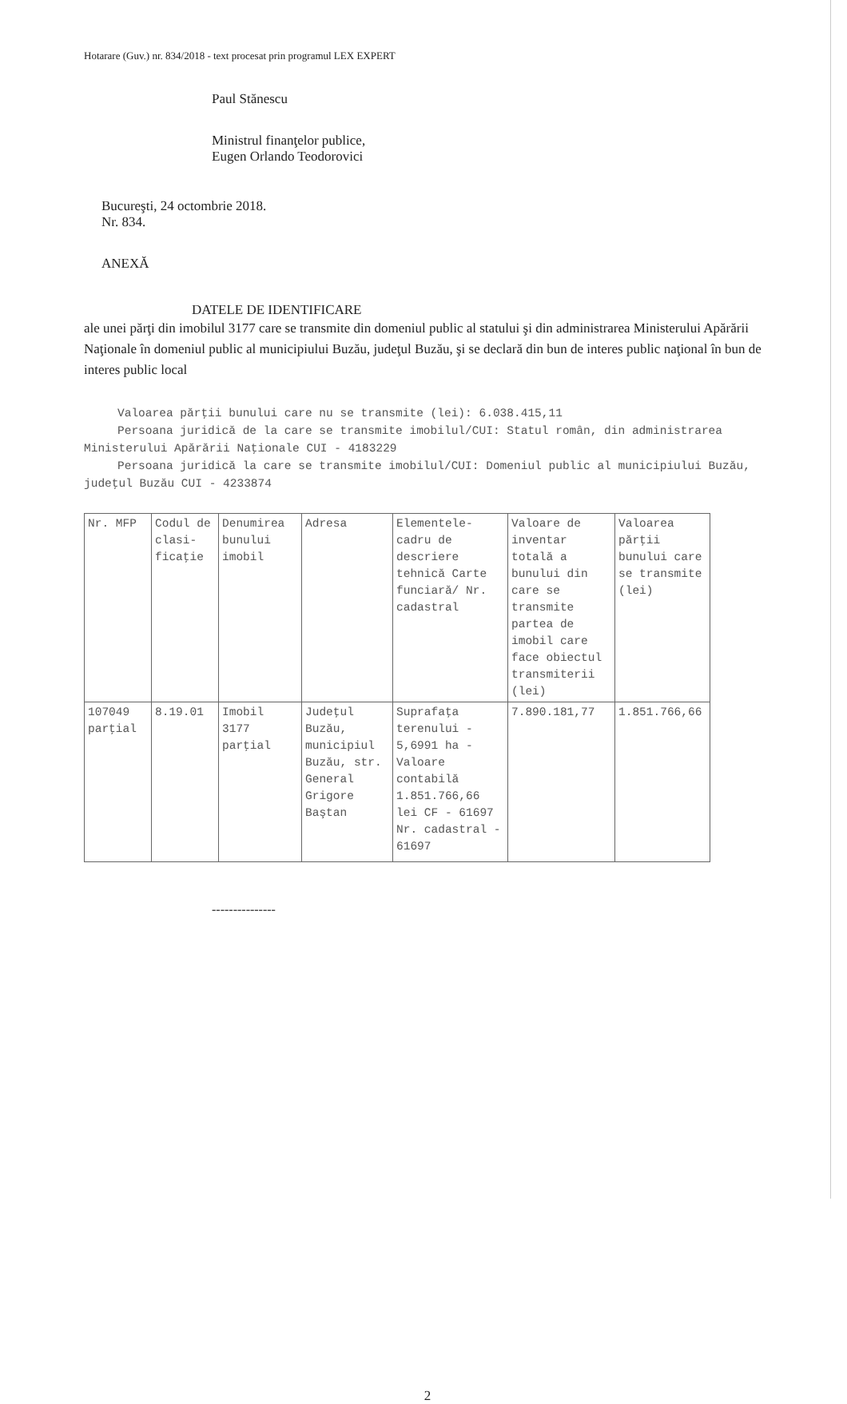Hotarare (Guv.) nr. 834/2018 - text procesat prin programul LEX EXPERT
Paul Stănescu
Ministrul finanţelor publice,
Eugen Orlando Teodorovici
Bucureşti, 24 octombrie 2018.
Nr. 834.
ANEXĂ
DATELE DE IDENTIFICARE
ale unei părţi din imobilul 3177 care se transmite din domeniul public al statului şi din administrarea Ministerului Apărării Naţionale în domeniul public al municipiului Buzău, judeţul Buzău, şi se declară din bun de interes public naţional în bun de interes public local
Valoarea părţii bunului care nu se transmite (lei): 6.038.415,11
Persoana juridică de la care se transmite imobilul/CUI: Statul român, din administrarea Ministerului Apărării Naţionale CUI - 4183229
Persoana juridică la care se transmite imobilul/CUI: Domeniul public al municipiului Buzău, judeţul Buzău CUI - 4233874
| Nr. MFP | Codul de clasi-ficaţie | Denumirea bunului imobil | Adresa | Elementele-cadru de descriere tehnică Carte funciară/ Nr. cadastral | Valoare de inventar totală a bunului din care se transmite partea de imobil care face obiectul transmiterii (lei) | Valoarea părţii bunului care se transmite (lei) |
| --- | --- | --- | --- | --- | --- | --- |
| 107049 parţial | 8.19.01 | Imobil 3177 parţial | Judeţul Buzău, municipiul Buzău, str. General Grigore Baştan | Suprafaţa terenului - 5,6991 ha - Valoare contabilă 1.851.766,66 lei CF - 61697 Nr. cadastral - 61697 | 7.890.181,77 | 1.851.766,66 |
---------------
2